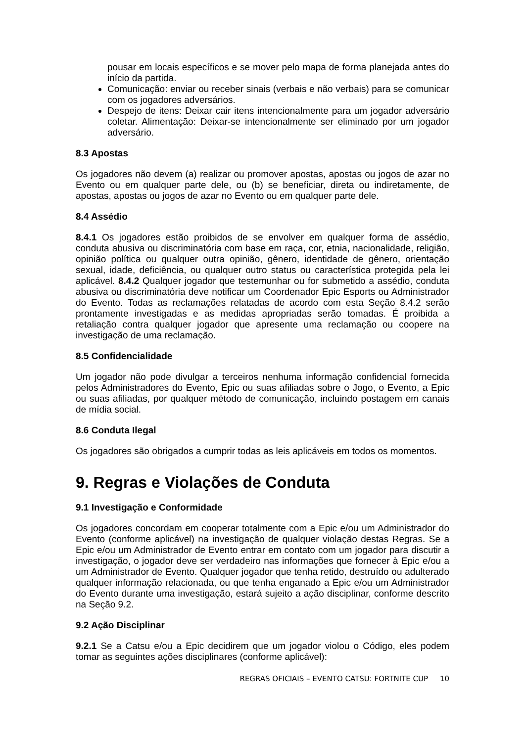pousar em locais específicos e se mover pelo mapa de forma planejada antes do início da partida.
Comunicação: enviar ou receber sinais (verbais e não verbais) para se comunicar com os jogadores adversários.
Despejo de itens: Deixar cair itens intencionalmente para um jogador adversário coletar. Alimentação: Deixar-se intencionalmente ser eliminado por um jogador adversário.
8.3 Apostas
Os jogadores não devem (a) realizar ou promover apostas, apostas ou jogos de azar no Evento ou em qualquer parte dele, ou (b) se beneficiar, direta ou indiretamente, de apostas, apostas ou jogos de azar no Evento ou em qualquer parte dele.
8.4 Assédio
8.4.1 Os jogadores estão proibidos de se envolver em qualquer forma de assédio, conduta abusiva ou discriminatória com base em raça, cor, etnia, nacionalidade, religião, opinião política ou qualquer outra opinião, gênero, identidade de gênero, orientação sexual, idade, deficiência, ou qualquer outro status ou característica protegida pela lei aplicável. 8.4.2 Qualquer jogador que testemunhar ou for submetido a assédio, conduta abusiva ou discriminatória deve notificar um Coordenador Epic Esports ou Administrador do Evento. Todas as reclamações relatadas de acordo com esta Seção 8.4.2 serão prontamente investigadas e as medidas apropriadas serão tomadas. É proibida a retaliação contra qualquer jogador que apresente uma reclamação ou coopere na investigação de uma reclamação.
8.5 Confidencialidade
Um jogador não pode divulgar a terceiros nenhuma informação confidencial fornecida pelos Administradores do Evento, Epic ou suas afiliadas sobre o Jogo, o Evento, a Epic ou suas afiliadas, por qualquer método de comunicação, incluindo postagem em canais de mídia social.
8.6 Conduta Ilegal
Os jogadores são obrigados a cumprir todas as leis aplicáveis em todos os momentos.
9. Regras e Violações de Conduta
9.1 Investigação e Conformidade
Os jogadores concordam em cooperar totalmente com a Epic e/ou um Administrador do Evento (conforme aplicável) na investigação de qualquer violação destas Regras. Se a Epic e/ou um Administrador de Evento entrar em contato com um jogador para discutir a investigação, o jogador deve ser verdadeiro nas informações que fornecer à Epic e/ou a um Administrador de Evento. Qualquer jogador que tenha retido, destruído ou adulterado qualquer informação relacionada, ou que tenha enganado a Epic e/ou um Administrador do Evento durante uma investigação, estará sujeito a ação disciplinar, conforme descrito na Seção 9.2.
9.2 Ação Disciplinar
9.2.1 Se a Catsu e/ou a Epic decidirem que um jogador violou o Código, eles podem tomar as seguintes ações disciplinares (conforme aplicável):
REGRAS OFICIAIS – EVENTO CATSU: FORTNITE CUP 10